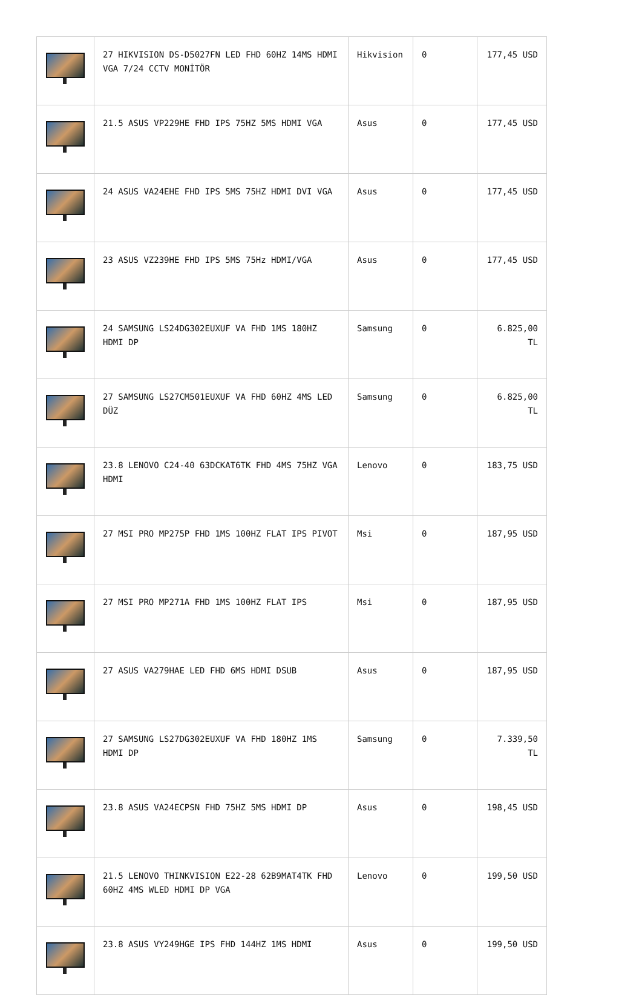| | 27 HIKVISION DS-D5027FN LED FHD 60HZ 14MS HDMI VGA 7/24 CCTV MONİTÖR | Hikvision | 0 | 177,45 USD |
| | 21.5 ASUS VP229HE FHD IPS 75HZ 5MS HDMI VGA | Asus | 0 | 177,45 USD |
| | 24 ASUS VA24EHE FHD IPS 5MS 75HZ HDMI DVI VGA | Asus | 0 | 177,45 USD |
| | 23 ASUS VZ239HE FHD IPS 5MS 75Hz HDMI/VGA | Asus | 0 | 177,45 USD |
| | 24 SAMSUNG LS24DG302EUXUF VA FHD 1MS 180HZ HDMI DP | Samsung | 0 | 6.825,00 TL |
| | 27 SAMSUNG LS27CM501EUXUF VA FHD 60HZ 4MS LED DÜZ | Samsung | 0 | 6.825,00 TL |
| | 23.8 LENOVO C24-40 63DCKAT6TK FHD 4MS 75HZ VGA HDMI | Lenovo | 0 | 183,75 USD |
| | 27 MSI PRO MP275P FHD 1MS 100HZ FLAT IPS PIVOT | Msi | 0 | 187,95 USD |
| | 27 MSI PRO MP271A FHD 1MS 100HZ FLAT IPS | Msi | 0 | 187,95 USD |
| | 27 ASUS VA279HAE LED FHD 6MS HDMI DSUB | Asus | 0 | 187,95 USD |
| | 27 SAMSUNG LS27DG302EUXUF VA FHD 180HZ 1MS HDMI DP | Samsung | 0 | 7.339,50 TL |
| | 23.8 ASUS VA24ECPSN FHD 75HZ 5MS HDMI DP | Asus | 0 | 198,45 USD |
| | 21.5 LENOVO THINKVISION E22-28 62B9MAT4TK FHD 60HZ 4MS WLED HDMI DP VGA | Lenovo | 0 | 199,50 USD |
| | 23.8 ASUS VY249HGE IPS FHD 144HZ 1MS HDMI | Asus | 0 | 199,50 USD |